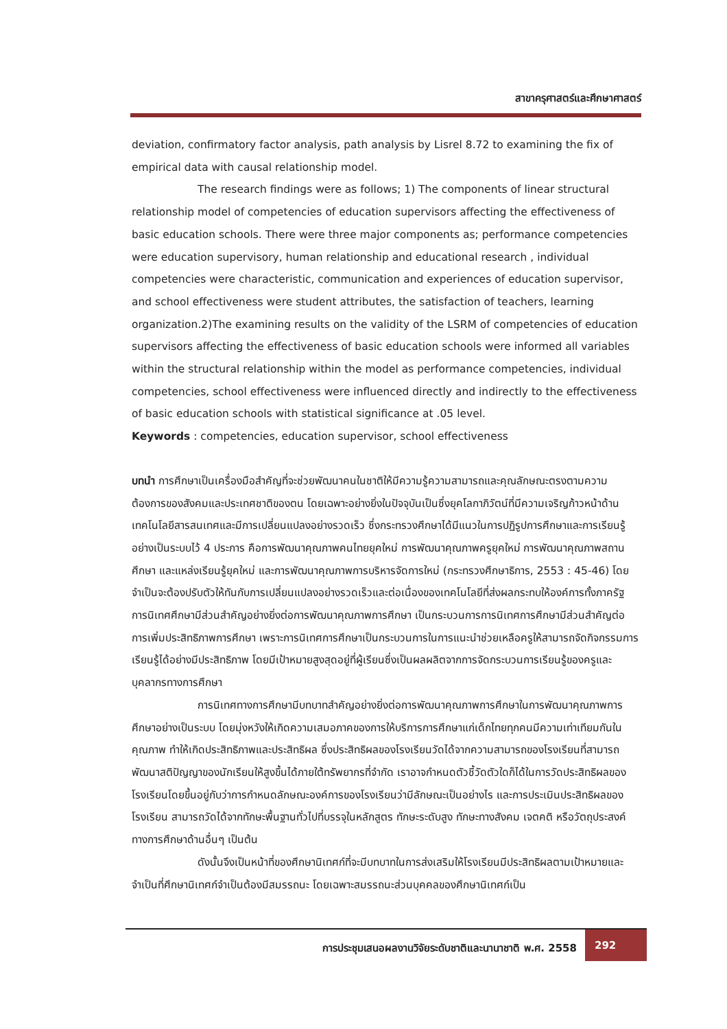สาขาครุศาสตร์และศึกษาศาสตร์
deviation, confirmatory factor analysis, path analysis by Lisrel 8.72 to examining the fix of empirical data with causal relationship model.
The research findings were as follows; 1) The components of linear structural relationship model of competencies of education supervisors affecting the effectiveness of basic education schools. There were three major components as; performance competencies were education supervisory, human relationship and educational research , individual competencies were characteristic, communication and experiences of education supervisor, and school effectiveness were student attributes, the satisfaction of teachers, learning organization.2)The examining results on the validity of the LSRM of competencies of education supervisors affecting the effectiveness of basic education schools were informed all variables within the structural relationship within the model as performance competencies, individual competencies, school effectiveness were influenced directly and indirectly to the effectiveness of basic education schools with statistical significance at .05 level.
Keywords : competencies, education supervisor, school effectiveness
บทนำ การศึกษาเป็นเครื่องมือสำคัญที่จะช่วยพัฒนาคนในชาติให้มีความรู้ความสามารถและคุณลักษณะตรงตามความต้องการของสังคมและประเทศชาติของตน โดยเฉพาะอย่างยิ่งในปัจจุบันเป็นซึ่งยุคโลกาภิวัตน์ที่มีความเจริญก้าวหน้าด้านเทคโนโลยีสารสนเทศและมีการเปลี่ยนแปลงอย่างรวดเร็ว ซึ่งกระทรวงศึกษาได้มีแนวในการปฏิรูปการศึกษาและการเรียนรู้อย่างเป็นระบบไว้ 4 ประการ คือการพัฒนาคุณภาพคนไทยยุคใหม่ การพัฒนาคุณภาพครูยุคใหม่ การพัฒนาคุณภาพสถานศึกษา และแหล่งเรียนรู้ยุคใหม่ และการพัฒนาคุณภาพการบริหารจัดการใหม่ (กระทรวงศึกษาธิการ, 2553 : 45-46) โดยจำเป็นจะต้องปรับตัวให้ทันกับการเปลี่ยนแปลงอย่างรวดเร็วและต่อเนื่องของเทคโนโลยีที่ส่งผลกระทบให้องค์การทั้งภาครัฐ การนิเทศศึกษามีส่วนสำคัญอย่างยิ่งต่อการพัฒนาคุณภาพการศึกษา เป็นกระบวนการการนิเทศการศึกษามีส่วนสำคัญต่อการเพิ่มประสิทธิภาพการศึกษา เพราะการนิเทศการศึกษาเป็นกระบวนการในการแนะนำช่วยเหลือครูให้สามารถจัดกิจกรรมการเรียนรู้ได้อย่างมีประสิทธิภาพ โดยมีเป้าหมายสูงสุดอยู่ที่ผู้เรียนซึ่งเป็นผลผลิตจากการจัดกระบวนการเรียนรู้ของครูและบุคลากรทางการศึกษา
การนิเทศทางการศึกษามีบทบาทสำคัญอย่างยิ่งต่อการพัฒนาคุณภาพการศึกษาในการพัฒนาคุณภาพการศึกษาอย่างเป็นระบบ โดยมุ่งหวังให้เกิดความเสมอภาคของการให้บริการการศึกษาแก่เด็กไทยทุกคนมีความเท่าเทียมกันในคุณภาพ ทำให้เกิดประสิทธิภาพและประสิทธิผล ซึ่งประสิทธิผลของโรงเรียนวัดได้จากความสามารถของโรงเรียนที่สามารถพัฒนาสติปัญญาของนักเรียนให้สูงขึ้นได้ภายใต้ทรัพยากรที่จำกัด เราอาจกำหนดตัวชี้วัดตัวใดก็ได้ในการวัดประสิทธิผลของโรงเรียนโดยขึ้นอยู่กับว่าการกำหนดลักษณะองค์การของโรงเรียนว่ามีลักษณะเป็นอย่างไร และการประเมินประสิทธิผลของโรงเรียน สามารถวัดได้จากทักษะพื้นฐานทั่วไปที่บรรจุในหลักสูตร ทักษะระดับสูง ทักษะทางสังคม เจตคติ หรือวัตถุประสงค์ทางการศึกษาด้านอื่นๆ เป็นต้น
ดังนั้นจึงเป็นหน้าที่ของศึกษานิเทศก์ที่จะมีบทบาทในการส่งเสริมให้โรงเรียนมีประสิทธิผลตามเป้าหมายและจำเป็นที่ศึกษานิเทศก์จำเป็นต้องมีสมรรถนะ โดยเฉพาะสมรรถนะส่วนบุคคลของศึกษานิเทศก์เป็น
การประชุมเสนอผลงานวิจัยระดับชาติและนานาชาติ พ.ศ. 2558
292